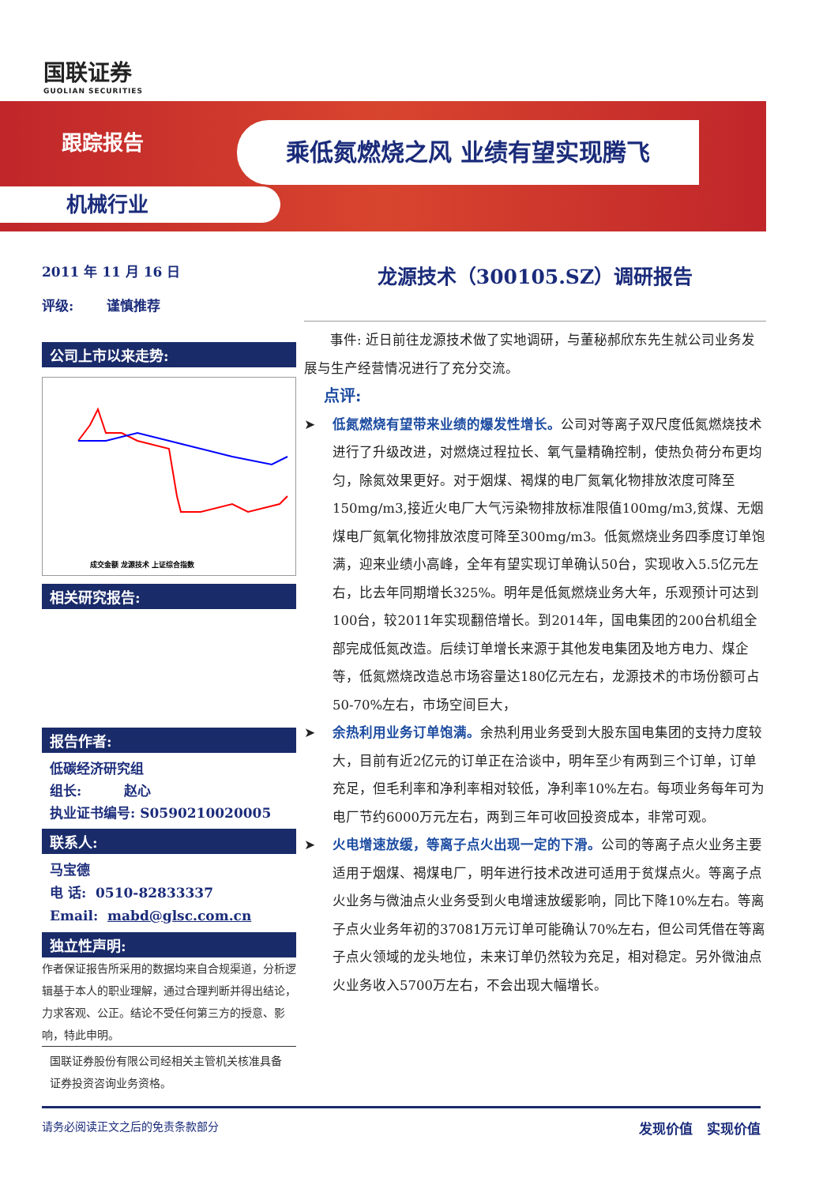国联证券
GUOLIAN SECURITIES
跟踪报告 乘低氮燃烧之风 业绩有望实现腾飞
机械行业
2011 年 11 月 16 日
评级: 谨慎推荐
公司上市以来走势:
成交金额 龙源技术 上证综合指数
相关研究报告:
报告作者:
低碳经济研究组
组长: 赵心
执业证书编号: S0590210020005
联系人:
马宝德
电 话: 0510-82833337
Email: mabd@glsc.com.cn
独立性声明:
作者保证报告所采用的数据均来自合规渠道，分析逻辑基于本人的职业理解，通过合理判断并得出结论，力求客观、公正。结论不受任何第三方的授意、影响，特此申明。
国联证券股份有限公司经相关主管机关核准具备证券投资咨询业务资格。
龙源技术（300105.SZ）调研报告
事件: 近日前往龙源技术做了实地调研，与董秘郝欣东先生就公司业务发展与生产经营情况进行了充分交流。
点评:
➤ 低氮燃烧有望带来业绩的爆发性增长。公司对等离子双尺度低氮燃烧技术进行了升级改进，对燃烧过程拉长、氧气量精确控制，使热负荷分布更均匀，除氮效果更好。对于烟煤、褐煤的电厂氮氧化物排放浓度可降至150mg/m3,接近火电厂大气污染物排放标准限值100mg/m3,贫煤、无烟煤电厂氮氧化物排放浓度可降至300mg/m3。低氮燃烧业务四季度订单饱满，迎来业绩小高峰，全年有望实现订单确认50台，实现收入5.5亿元左右，比去年同期增长325%。明年是低氮燃烧业务大年，乐观预计可达到100台，较2011年实现翻倍增长。到2014年，国电集团的200台机组全部完成低氮改造。后续订单增长来源于其他发电集团及地方电力、煤企等，低氮燃烧改造总市场容量达180亿元左右，龙源技术的市场份额可占50-70%左右，市场空间巨大，
➤ 余热利用业务订单饱满。余热利用业务受到大股东国电集团的支持力度较大，目前有近2亿元的订单正在洽谈中，明年至少有两到三个订单，订单充足，但毛利率和净利率相对较低，净利率10%左右。每项业务每年可为电厂节约6000万元左右，两到三年可收回投资成本，非常可观。
➤ 火电增速放缓，等离子点火出现一定的下滑。公司的等离子点火业务主要适用于烟煤、褐煤电厂，明年进行技术改进可适用于贫煤点火。等离子点火业务与微油点火业务受到火电增速放缓影响，同比下降10%左右。等离子点火业务年初的37081万元订单可能确认70%左右，但公司凭借在等离子点火领域的龙头地位，未来订单仍然较为充足，相对稳定。另外微油点火业务收入5700万左右，不会出现大幅增长。
请务必阅读正文之后的免责条款部分 发现价值 实现价值